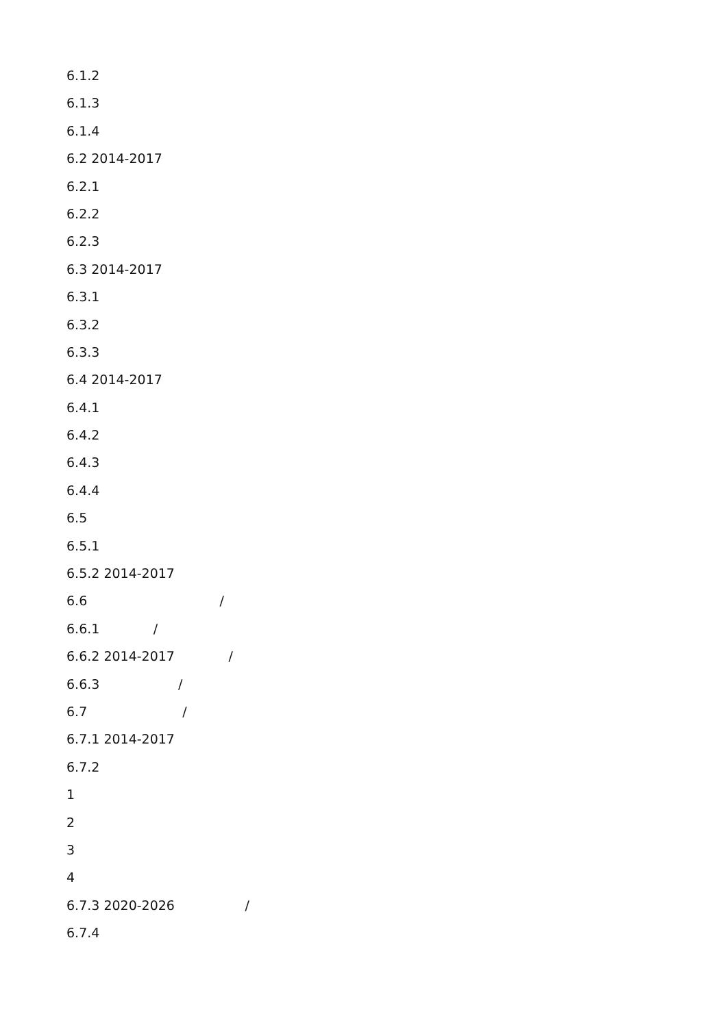6.1.2
6.1.3
6.1.4
6.2 2014-2017
6.2.1
6.2.2
6.2.3
6.3 2014-2017
6.3.1
6.3.2
6.3.3
6.4 2014-2017
6.4.1
6.4.2
6.4.3
6.4.4
6.5
6.5.1
6.5.2 2014-2017
6.6 /
6.6.1 /
6.6.2 2014-2017 /
6.6.3 /
6.7 /
6.7.1 2014-2017
6.7.2
1
2
3
4
6.7.3 2020-2026 /
6.7.4